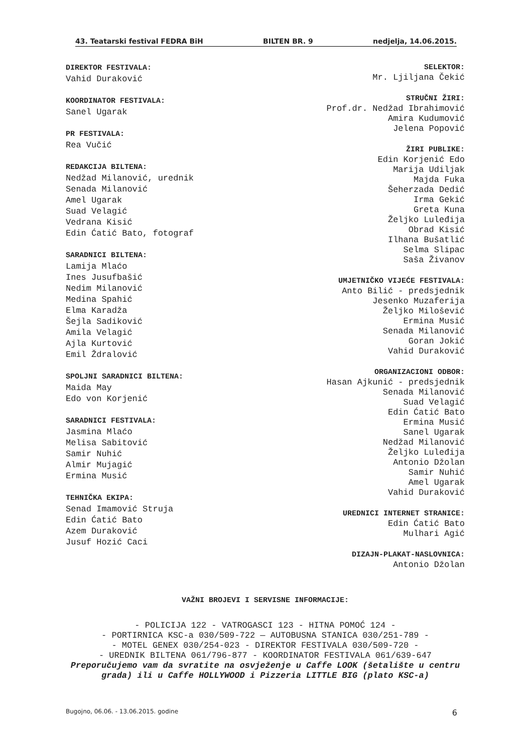43. Teatarski festival FEDRA BiH BILTEN BR. 9 nedjelja, 14.06.2015.
DIREKTOR FESTIVALA:
Vahid Duraković
KOORDINATOR FESTIVALA:
Sanel Ugarak
PR FESTIVALA:
Rea Vučić
REDAKCIJA BILTENA:
Nedžad Milanović, urednik
Senada Milanović
Amel Ugarak
Suad Velagić
Vedrana Kisić
Edin Ćatić Bato, fotograf
SARADNICI BILTENA:
Lamija Mlaćo
Ines Jusufbašić
Nedim Milanović
Medina Spahić
Elma Karadža
Šejla Sadiković
Amila Velagić
Ajla Kurtović
Emil Ždralović
SPOLJNI SARADNICI BILTENA:
Maida May
Edo von Korjenić
SARADNICI FESTIVALA:
Jasmina Mlaćo
Melisa Sabitović
Samir Nuhić
Almir Mujagić
Ermina Musić
TEHNIČKA EKIPA:
Senad Imamović Struja
Edin Ćatić Bato
Azem Duraković
Jusuf Hozić Caci
SELEKTOR:
Mr. Ljiljana Čekić
STRUČNI ŽIRI:
Prof.dr. Nedžad Ibrahimović
Amira Kudumović
Jelena Popović
ŽIRI PUBLIKE:
Edin Korjenić Edo
Marija Udiljak
Majda Fuka
Šeherzada Dedić
Irma Gekić
Greta Kuna
Željko Luleđija
Obrad Kisić
Ilhana Bušatlić
Selma Slipac
Saša Živanov
UMJETNIČKO VIJEĆE FESTIVALA:
Anto Bilić - predsjednik
Jesenko Muzaferija
Željko Milošević
Ermina Musić
Senada Milanović
Goran Jokić
Vahid Duraković
ORGANIZACIONI ODBOR:
Hasan Ajkunić - predsjednik
Senada Milanović
Suad Velagić
Edin Ćatić Bato
Ermina Musić
Sanel Ugarak
Nedžad Milanović
Željko Luleđija
Antonio Džolan
Samir Nuhić
Amel Ugarak
Vahid Duraković
UREDNICI INTERNET STRANICE:
Edin Ćatić Bato
Mulhari Agić
DIZAJN-PLAKAT-NASLOVNICA:
Antonio Džolan
VAŽNI BROJEVI I SERVISNE INFORMACIJE:
- POLICIJA 122 - VATROGASCI 123 - HITNA POMOĆ 124 -
- PORTIRNICA KSC-a 030/509-722 — AUTOBUSNA STANICA 030/251-789 -
- MOTEL GENEX 030/254-023 - DIREKTOR FESTIVALA 030/509-720 -
- UREDNIK BILTENA 061/796-877 - KOORDINATOR FESTIVALA 061/639-647
Preporučujemo vam da svratite na osvježenje u Caffe LOOK (šetalište u centru grada) ili u Caffe HOLLYWOOD i Pizzeria LITTLE BIG (plato KSC-a)
Bugojno, 06.06. - 13.06.2015. godine 6